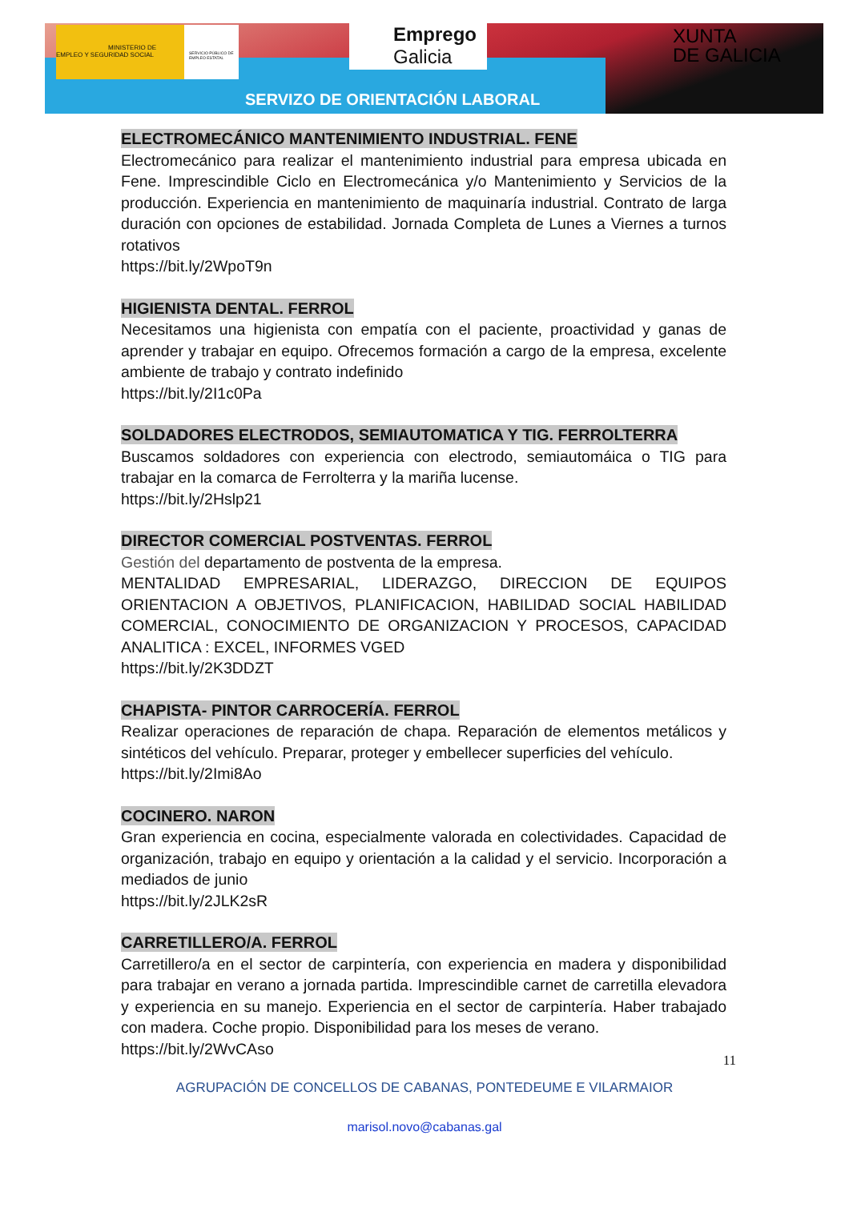MINISTERIO DE EMPLEO Y SEGURIDAD SOCIAL
SERVICIO PÚBLICO DE EMPLEO ESTATAL
Emprego
Galicia
XUNTA
DE GALICIA
SERVIZO DE ORIENTACIÓN LABORAL
ELECTROMECÁNICO MANTENIMIENTO INDUSTRIAL. FENE
Electromecánico para realizar el mantenimiento industrial para empresa ubicada en Fene. Imprescindible Ciclo en Electromecánica y/o Mantenimiento y Servicios de la producción. Experiencia en mantenimiento de maquinaría industrial. Contrato de larga duración con opciones de estabilidad. Jornada Completa de Lunes a Viernes a turnos rotativos
https://bit.ly/2WpoT9n
HIGIENISTA DENTAL. FERROL
Necesitamos una higienista con empatía con el paciente, proactividad y ganas de aprender y trabajar en equipo. Ofrecemos formación a cargo de la empresa, excelente ambiente de trabajo y contrato indefinido
https://bit.ly/2I1c0Pa
SOLDADORES ELECTRODOS, SEMIAUTOMATICA Y TIG. FERROLTERRA
Buscamos soldadores con experiencia con electrodo, semiautomáica o TIG para trabajar en la comarca de Ferrolterra y la mariña lucense.
https://bit.ly/2Hslp21
DIRECTOR COMERCIAL POSTVENTAS. FERROL
Gestión del departamento de postventa de la empresa.
MENTALIDAD EMPRESARIAL, LIDERAZGO, DIRECCION DE EQUIPOS ORIENTACION A OBJETIVOS, PLANIFICACION, HABILIDAD SOCIAL HABILIDAD COMERCIAL, CONOCIMIENTO DE ORGANIZACION Y PROCESOS, CAPACIDAD ANALITICA : EXCEL, INFORMES VGED
https://bit.ly/2K3DDZT
CHAPISTA- PINTOR CARROCERÍA. FERROL
Realizar operaciones de reparación de chapa. Reparación de elementos metálicos y sintéticos del vehículo. Preparar, proteger y embellecer superficies del vehículo.
https://bit.ly/2Imi8Ao
COCINERO. NARON
Gran experiencia en cocina, especialmente valorada en colectividades. Capacidad de organización, trabajo en equipo y orientación a la calidad y el servicio. Incorporación a mediados de junio
https://bit.ly/2JLK2sR
CARRETILLERO/A. FERROL
Carretillero/a en el sector de carpintería, con experiencia en madera y disponibilidad para trabajar en verano a jornada partida. Imprescindible carnet de carretilla elevadora y experiencia en su manejo. Experiencia en el sector de carpintería. Haber trabajado con madera. Coche propio. Disponibilidad para los meses de verano.
https://bit.ly/2WvCAso
11
AGRUPACIÓN DE CONCELLOS DE CABANAS, PONTEDEUME E VILARMAIOR
marisol.novo@cabanas.gal